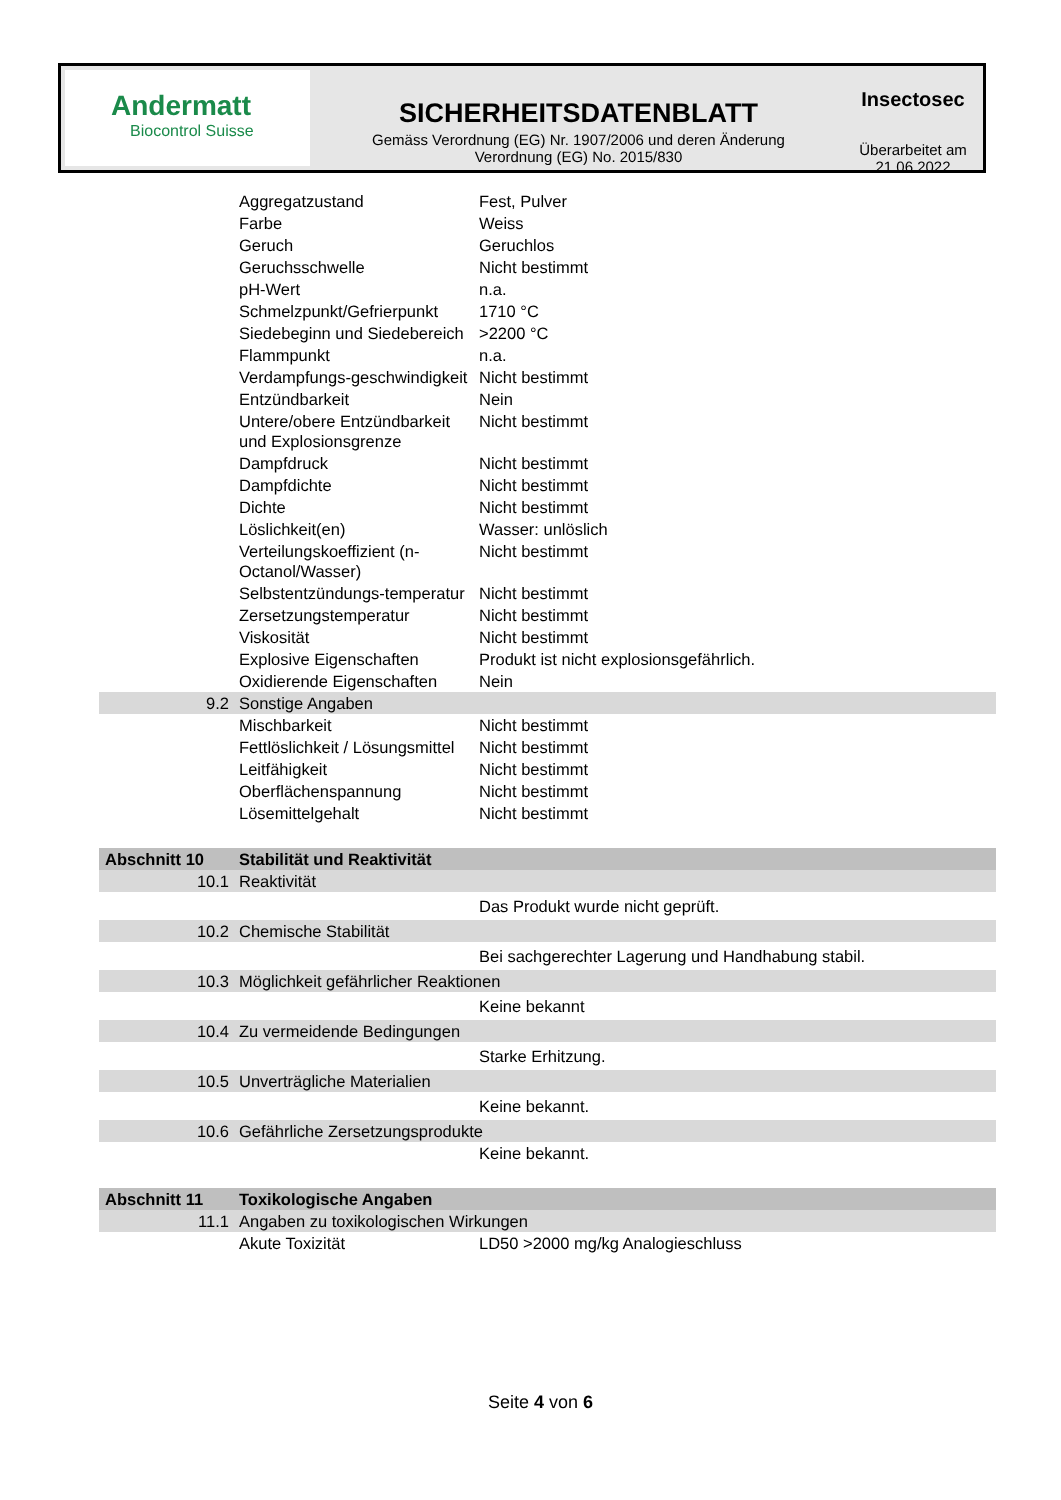Andermatt
Biocontrol Suisse
SICHERHEITSDATENBLATT
Gemäss Verordnung (EG) Nr. 1907/2006 und deren Änderung
Verordnung (EG) No. 2015/830
Insectosec
Überarbeitet am
21.06.2022
| | Aggregatzustand | Fest, Pulver |
| | Farbe | Weiss |
| | Geruch | Geruchlos |
| | Geruchsschwelle | Nicht bestimmt |
| | pH-Wert | n.a. |
| | Schmelzpunkt/Gefrierpunkt | 1710 °C |
| | Siedebeginn und Siedebereich | >2200 °C |
| | Flammpunkt | n.a. |
| | Verdampfungs-geschwindigkeit | Nicht bestimmt |
| | Entzündbarkeit | Nein |
| | Untere/obere Entzündbarkeit und Explosionsgrenze | Nicht bestimmt |
| | Dampfdruck | Nicht bestimmt |
| | Dampfdichte | Nicht bestimmt |
| | Dichte | Nicht bestimmt |
| | Löslichkeit(en) | Wasser: unlöslich |
| | Verteilungskoeffizient (n-Octanol/Wasser) | Nicht bestimmt |
| | Selbstentzündungs-temperatur | Nicht bestimmt |
| | Zersetzungstemperatur | Nicht bestimmt |
| | Viskosität | Nicht bestimmt |
| | Explosive Eigenschaften | Produkt ist nicht explosionsgefährlich. |
| | Oxidierende Eigenschaften | Nein |
| 9.2 | Sonstige Angaben | |
| | Mischbarkeit | Nicht bestimmt |
| | Fettlöslichkeit / Lösungsmittel | Nicht bestimmt |
| | Leitfähigkeit | Nicht bestimmt |
| | Oberflächenspannung | Nicht bestimmt |
| | Lösemittelgehalt | Nicht bestimmt |
| Abschnitt 10 | Stabilität und Reaktivität | |
| 10.1 | Reaktivität | |
| | | Das Produkt wurde nicht geprüft. |
| 10.2 | Chemische Stabilität | |
| | | Bei sachgerechter Lagerung und Handhabung stabil. |
| 10.3 | Möglichkeit gefährlicher Reaktionen | |
| | | Keine bekannt |
| 10.4 | Zu vermeidende Bedingungen | |
| | | Starke Erhitzung. |
| 10.5 | Unverträgliche Materialien | |
| | | Keine bekannt. |
| 10.6 | Gefährliche Zersetzungsprodukte | |
| | | Keine bekannt. |
| Abschnitt 11 | Toxikologische Angaben | |
| 11.1 | Angaben zu toxikologischen Wirkungen | |
| | Akute Toxizität | LD50 >2000 mg/kg Analogieschluss |
Seite 4 von 6